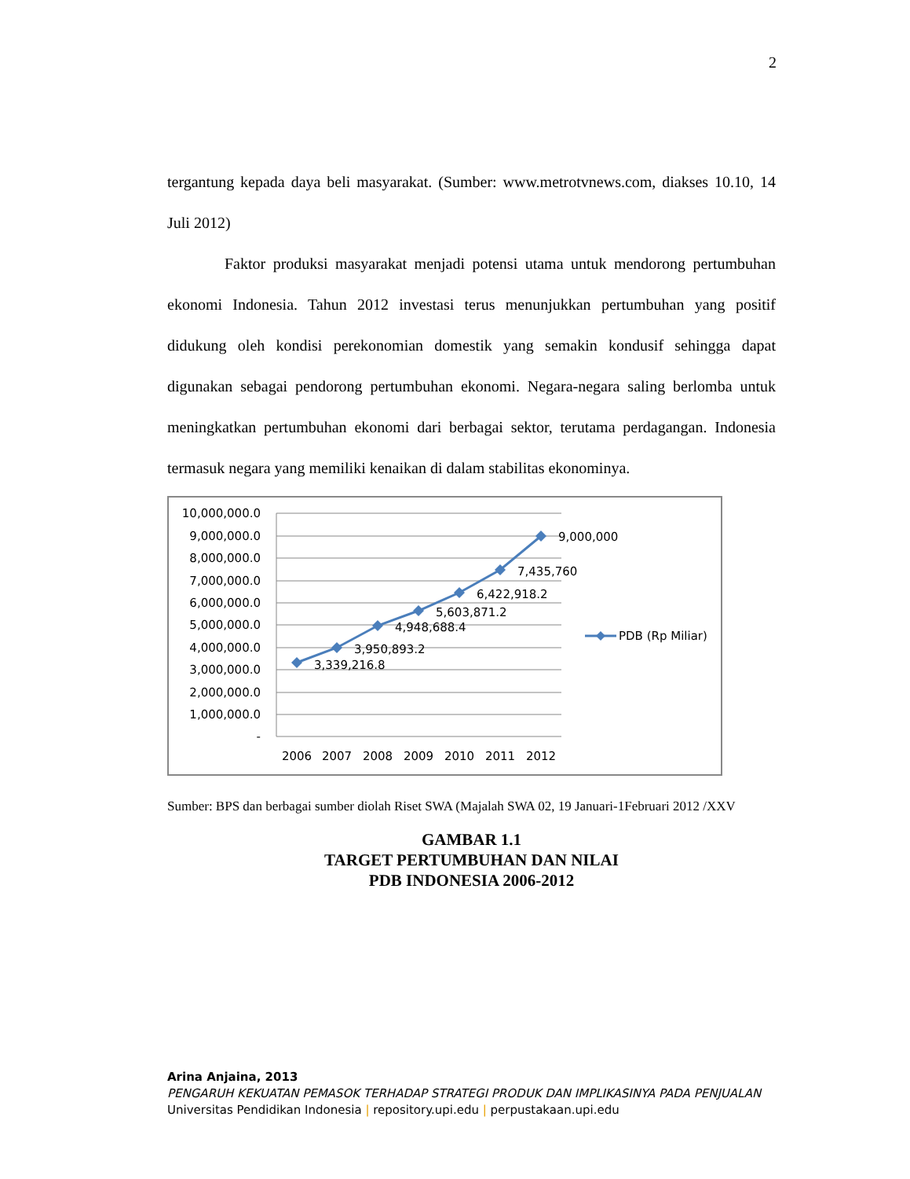2
tergantung kepada daya beli masyarakat. (Sumber: www.metrotvnews.com, diakses 10.10, 14 Juli 2012)
Faktor produksi masyarakat menjadi potensi utama untuk mendorong pertumbuhan ekonomi Indonesia. Tahun 2012 investasi terus menunjukkan pertumbuhan yang positif didukung oleh kondisi perekonomian domestik yang semakin kondusif sehingga dapat digunakan sebagai pendorong pertumbuhan ekonomi. Negara-negara saling berlomba untuk meningkatkan pertumbuhan ekonomi dari berbagai sektor, terutama perdagangan. Indonesia termasuk negara yang memiliki kenaikan di dalam stabilitas ekonominya.
10,000,000.0
9,000,000.0
8,000,000.0
7,000,000.0
6,000,000.0
5,000,000.0
4,000,000.0
3,000,000.0
2,000,000.0
1,000,000.0
-
2006
2007
2008
2009
2010
2011
2012
3,339,216.8
3,950,893.2
4,948,688.4
5,603,871.2
6,422,918.2
7,435,760
9,000,000
PDB (Rp Miliar)
Sumber: BPS dan berbagai sumber diolah Riset SWA (Majalah SWA 02, 19 Januari-1Februari 2012 /XXV
GAMBAR 1.1
TARGET PERTUMBUHAN DAN NILAI
PDB INDONESIA 2006-2012
Arina Anjaina, 2013
PENGARUH KEKUATAN PEMASOK TERHADAP STRATEGI PRODUK DAN IMPLIKASINYA PADA PENJUALAN
Universitas Pendidikan Indonesia | repository.upi.edu | perpustakaan.upi.edu